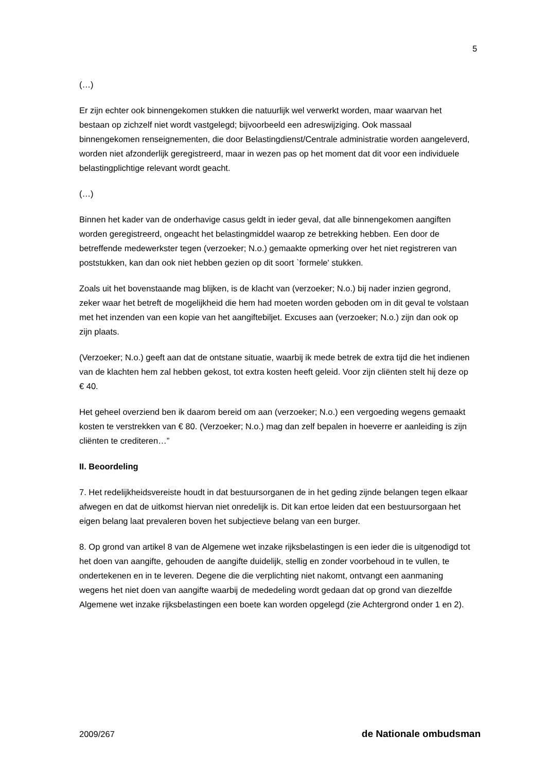5
(…)
Er zijn echter ook binnengekomen stukken die natuurlijk wel verwerkt worden, maar waarvan het bestaan op zichzelf niet wordt vastgelegd; bijvoorbeeld een adreswijziging. Ook massaal binnengekomen renseignementen, die door Belastingdienst/Centrale administratie worden aangeleverd, worden niet afzonderlijk geregistreerd, maar in wezen pas op het moment dat dit voor een individuele belastingplichtige relevant wordt geacht.
(…)
Binnen het kader van de onderhavige casus geldt in ieder geval, dat alle binnengekomen aangiften worden geregistreerd, ongeacht het belastingmiddel waarop ze betrekking hebben. Een door de betreffende medewerkster tegen (verzoeker; N.o.) gemaakte opmerking over het niet registreren van poststukken, kan dan ook niet hebben gezien op dit soort `formele' stukken.
Zoals uit het bovenstaande mag blijken, is de klacht van (verzoeker; N.o.) bij nader inzien gegrond, zeker waar het betreft de mogelijkheid die hem had moeten worden geboden om in dit geval te volstaan met het inzenden van een kopie van het aangiftebiljet. Excuses aan (verzoeker; N.o.) zijn dan ook op zijn plaats.
(Verzoeker; N.o.) geeft aan dat de ontstane situatie, waarbij ik mede betrek de extra tijd die het indienen van de klachten hem zal hebben gekost, tot extra kosten heeft geleid. Voor zijn cliënten stelt hij deze op € 40.
Het geheel overziend ben ik daarom bereid om aan (verzoeker; N.o.) een vergoeding wegens gemaakt kosten te verstrekken van € 80. (Verzoeker; N.o.) mag dan zelf bepalen in hoeverre er aanleiding is zijn cliënten te crediteren…”
II. Beoordeling
7. Het redelijkheidsvereiste houdt in dat bestuursorganen de in het geding zijnde belangen tegen elkaar afwegen en dat de uitkomst hiervan niet onredelijk is. Dit kan ertoe leiden dat een bestuursorgaan het eigen belang laat prevaleren boven het subjectieve belang van een burger.
8. Op grond van artikel 8 van de Algemene wet inzake rijksbelastingen is een ieder die is uitgenodigd tot het doen van aangifte, gehouden de aangifte duidelijk, stellig en zonder voorbehoud in te vullen, te ondertekenen en in te leveren. Degene die die verplichting niet nakomt, ontvangt een aanmaning wegens het niet doen van aangifte waarbij de mededeling wordt gedaan dat op grond van diezelfde Algemene wet inzake rijksbelastingen een boete kan worden opgelegd (zie Achtergrond onder 1 en 2).
2009/267 de Nationale ombudsman